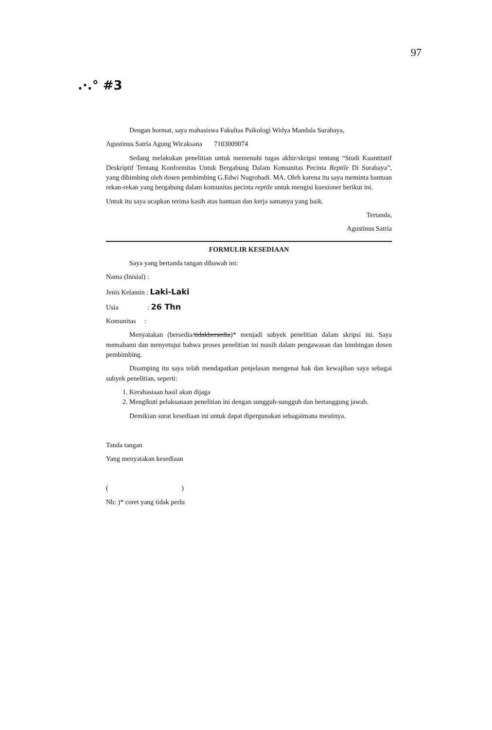97
.·.° #3
Dengan hormat, saya mahasiswa Fakultas Psikologi Widya Mandala Surabaya,
Agustinus Satria Agung Wicaksana 7103009074
Sedang melakukan penelitian untuk memenuhi tugas akhir/skripsi tentang “Studi Kuantitatif Deskriptif Tentang Konformitas Untuk Bergabung Dalam Komunitas Pecinta Reptile Di Surabaya”, yang dibimbing oleh dosen pembimbing G.Edwi Nugrohadi. MA. Oleh karena itu saya meminta bantuan rekan-rekan yang bergabung dalam komunitas pecinta reptile untuk mengisi kuesioner berikut ini.
Untuk itu saya ucapkan terima kasih atas bantuan dan kerja samanya yang baik.
Tertanda,
Agustinus Satria
FORMULIR KESEDIAAN
Saya yang bertanda tangan dibawah ini:
Nama (Inisial) :
Jenis Kelamin : Laki-Laki
Usia : 26 Thn
Komunitas :
Menyatakan (bersedia/tidakbersedia)* menjadi subyek penelitian dalam skripsi ini. Saya memahami dan menyetujui bahwa proses penelitian ini masih dalam pengawasan dan bimbingan dosen pembimbing.
Disamping itu saya telah mendapatkan penjelasan mengenai hak dan kewajiban saya sebagai subyek penelitian, seperti:
1. Kerahasiaan hasil akan dijaga
2. Mengikuti pelaksanaan penelitian ini dengan sungguh-sungguh dan bertanggung jawab.
Demikian surat kesediaan ini untuk dapat dipergunakan sebagaimana mestinya.
Tanda tangan
Yang menyatakan kesediaan
( )
Nb: )* coret yang tidak perlu